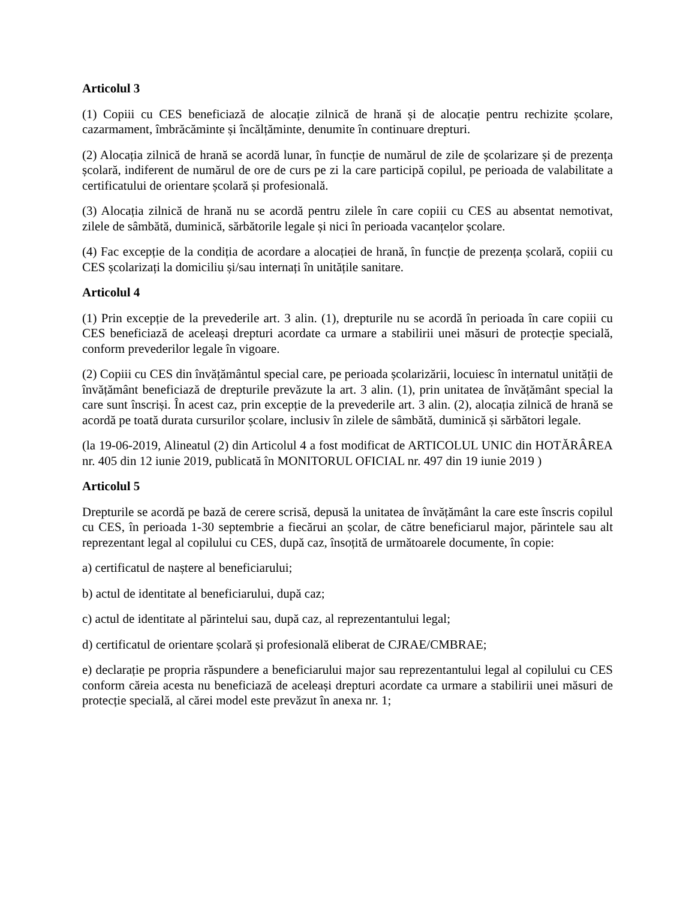Articolul 3
(1) Copiii cu CES beneficiază de alocație zilnică de hrană și de alocație pentru rechizite școlare, cazarmament, îmbrăcăminte și încălțăminte, denumite în continuare drepturi.
(2) Alocația zilnică de hrană se acordă lunar, în funcție de numărul de zile de școlarizare și de prezența școlară, indiferent de numărul de ore de curs pe zi la care participă copilul, pe perioada de valabilitate a certificatului de orientare școlară și profesională.
(3) Alocația zilnică de hrană nu se acordă pentru zilele în care copiii cu CES au absentat nemotivat, zilele de sâmbătă, duminică, sărbătorile legale și nici în perioada vacanțelor școlare.
(4) Fac excepție de la condiția de acordare a alocației de hrană, în funcție de prezența școlară, copiii cu CES școlarizați la domiciliu și/sau internați în unitățile sanitare.
Articolul 4
(1) Prin excepție de la prevederile art. 3 alin. (1), drepturile nu se acordă în perioada în care copiii cu CES beneficiază de aceleași drepturi acordate ca urmare a stabilirii unei măsuri de protecție specială, conform prevederilor legale în vigoare.
(2) Copiii cu CES din învățământul special care, pe perioada școlarizării, locuiesc în internatul unității de învățământ beneficiază de drepturile prevăzute la art. 3 alin. (1), prin unitatea de învățământ special la care sunt înscriși. În acest caz, prin excepție de la prevederile art. 3 alin. (2), alocația zilnică de hrană se acordă pe toată durata cursurilor școlare, inclusiv în zilele de sâmbătă, duminică și sărbători legale.
(la 19-06-2019, Alineatul (2) din Articolul 4 a fost modificat de ARTICOLUL UNIC din HOTĂRÂREA nr. 405 din 12 iunie 2019, publicată în MONITORUL OFICIAL nr. 497 din 19 iunie 2019 )
Articolul 5
Drepturile se acordă pe bază de cerere scrisă, depusă la unitatea de învățământ la care este înscris copilul cu CES, în perioada 1-30 septembrie a fiecărui an școlar, de către beneficiarul major, părintele sau alt reprezentant legal al copilului cu CES, după caz, însoțită de următoarele documente, în copie:
a) certificatul de naștere al beneficiarului;
b) actul de identitate al beneficiarului, după caz;
c) actul de identitate al părintelui sau, după caz, al reprezentantului legal;
d) certificatul de orientare școlară și profesională eliberat de CJRAE/CMBRAE;
e) declarație pe propria răspundere a beneficiarului major sau reprezentantului legal al copilului cu CES conform căreia acesta nu beneficiază de aceleași drepturi acordate ca urmare a stabilirii unei măsuri de protecție specială, al cărei model este prevăzut în anexa nr. 1;